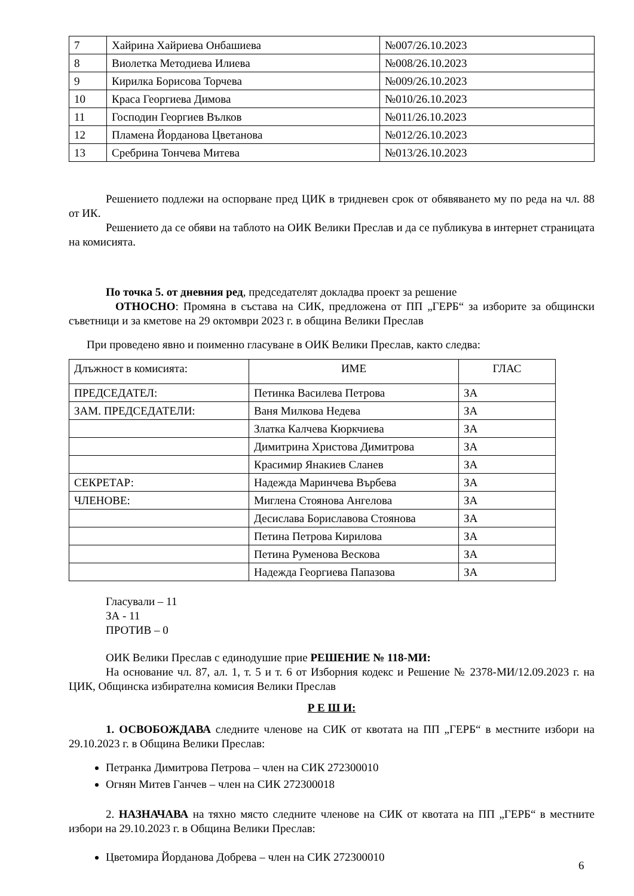| 7 | Хайрина Хайриева Онбашиева | №007/26.10.2023 |
| 8 | Виолетка Методиева Илиева | №008/26.10.2023 |
| 9 | Кирилка Борисова Торчева | №009/26.10.2023 |
| 10 | Краса Георгиева Димова | №010/26.10.2023 |
| 11 | Господин Георгиев Вълков | №011/26.10.2023 |
| 12 | Пламена Йорданова Цветанова | №012/26.10.2023 |
| 13 | Сребрина Тончева Митева | №013/26.10.2023 |
Решението подлежи на оспорване пред ЦИК в тридневен срок от обявяването му по реда на чл. 88 от ИК.
Решението да се обяви на таблото на ОИК Велики Преслав и да се публикува в интернет страницата на комисията.
По точка 5. от дневния ред, председателят докладва проект за решение
ОТНОСНО: Промяна в състава на СИК, предложена от ПП „ГЕРБ“ за изборите за общински съветници и за кметове на 29 октомври 2023 г. в община Велики Преслав
При проведено явно и поименно гласуване в ОИК Велики Преслав, както следва:
| Длъжност в комисията: | ИМЕ | ГЛАС |
| ПРЕДСЕДАТЕЛ: | Петинка Василева Петрова | ЗА |
| ЗАМ. ПРЕДСЕДАТЕЛИ: | Ваня Милкова Недева | ЗА |
| | Златка Калчева Кюркчиева | ЗА |
| | Димитрина Христова Димитрова | ЗА |
| | Красимир Янакиев Сланев | ЗА |
| СЕКРЕТАР: | Надежда Маринчева Върбева | ЗА |
| ЧЛЕНОВЕ: | Миглена Стоянова Ангелова | ЗА |
| | Десислава Бориславова Стоянова | ЗА |
| | Петина Петрова Кирилова | ЗА |
| | Петина Руменова Вескова | ЗА |
| | Надежда Георгиева Папазова | ЗА |
Гласували – 11
ЗА - 11
ПРОТИВ – 0
ОИК Велики Преслав с единодушие прие РЕШЕНИЕ № 118-МИ:
На основание чл. 87, ал. 1, т. 5 и т. 6 от Изборния кодекс и Решение № 2378-МИ/12.09.2023 г. на ЦИК, Общинска избирателна комисия Велики Преслав
Р Е Ш И:
1. ОСВОБОЖДАВА следните членове на СИК от квотата на ПП „ГЕРБ“ в местните избори на 29.10.2023 г. в Община Велики Преслав:
Петранка Димитрова Петрова – член на СИК 272300010
Огнян Митев Ганчев – член на СИК 272300018
2. НАЗНАЧАВА на тяхно място следните членове на СИК от квотата на ПП „ГЕРБ“ в местните избори на 29.10.2023 г. в Община Велики Преслав:
Цветомира Йорданова Добрева – член на СИК 272300010
6